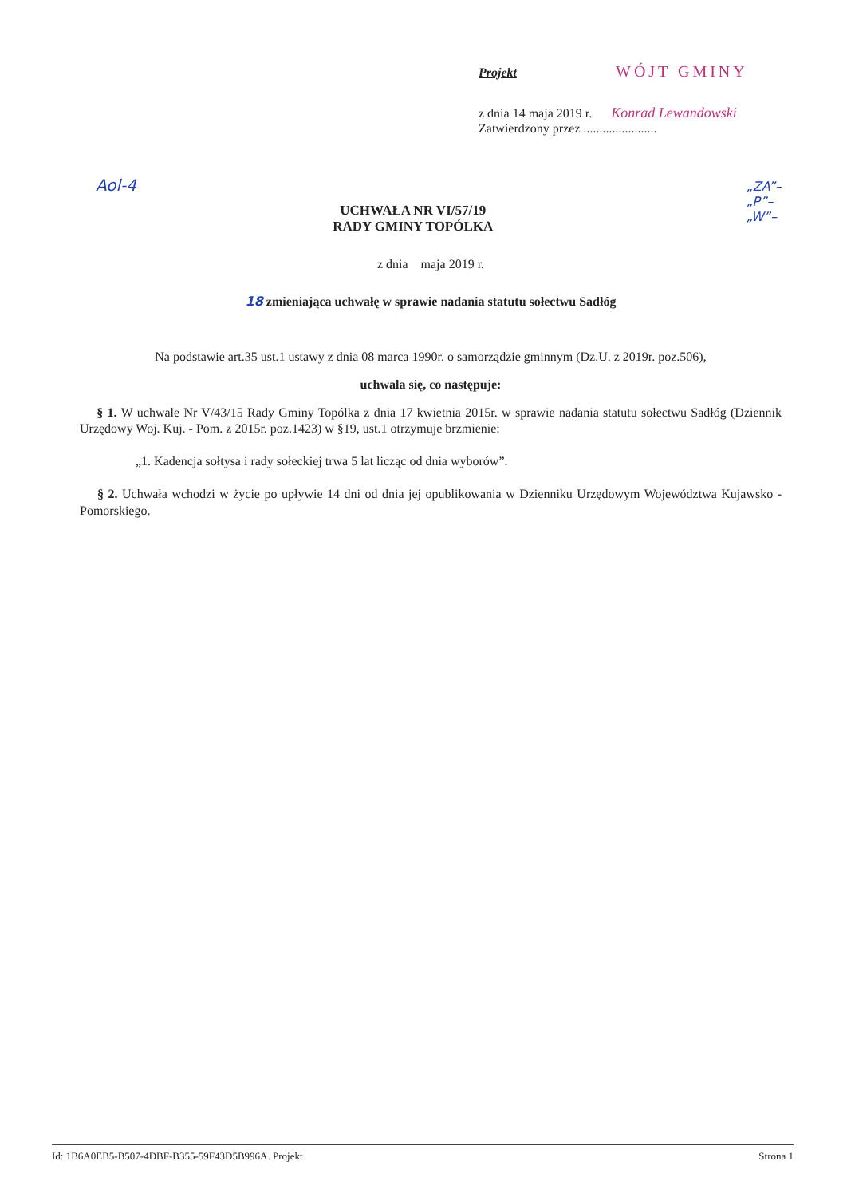Projekt WÓJT GMINY
z dnia 14 maja 2019 r. Konrad Lewandowski
Zatwierdzony przez .......................
Aol-4
„ZA”–
„P”–
„W”–
UCHWAŁA NR VI/57/19
RADY GMINY TOPÓLKA
z dnia maja 2019 r.
18 zmieniająca uchwałę w sprawie nadania statutu sołectwu Sadłóg
Na podstawie art.35 ust.1 ustawy z dnia 08 marca 1990r. o samorządzie gminnym (Dz.U. z 2019r. poz.506),
uchwala się, co następuje:
§ 1. W uchwale Nr V/43/15 Rady Gminy Topólka z dnia 17 kwietnia 2015r. w sprawie nadania statutu sołectwu Sadłóg (Dziennik Urzędowy Woj. Kuj. - Pom. z 2015r. poz.1423) w §19, ust.1 otrzymuje brzmienie:
„1. Kadencja sołtysa i rady sołeckiej trwa 5 lat licząc od dnia wyborów”.
§ 2. Uchwała wchodzi w życie po upływie 14 dni od dnia jej opublikowania w Dzienniku Urzędowym Województwa Kujawsko - Pomorskiego.
Id: 1B6A0EB5-B507-4DBF-B355-59F43D5B996A. Projekt Strona 1